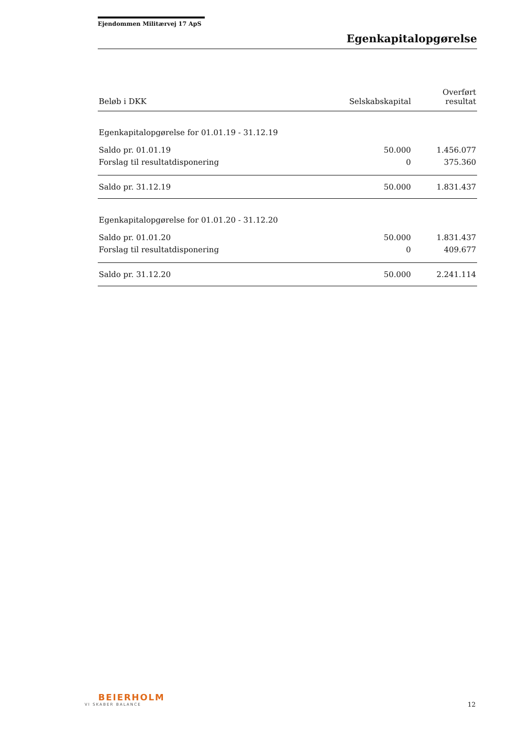Ejendommen Militærvej 17 ApS
Egenkapitalopgørelse
| Beløb i DKK | Selskabskapital | Overført resultat |
| --- | --- | --- |
| Egenkapitalopgørelse for 01.01.19 - 31.12.19 | | |
| Saldo pr. 01.01.19 | 50.000 | 1.456.077 |
| Forslag til resultatdisponering | 0 | 375.360 |
| Saldo pr. 31.12.19 | 50.000 | 1.831.437 |
| Egenkapitalopgørelse for 01.01.20 - 31.12.20 | | |
| Saldo pr. 01.01.20 | 50.000 | 1.831.437 |
| Forslag til resultatdisponering | 0 | 409.677 |
| Saldo pr. 31.12.20 | 50.000 | 2.241.114 |
BEIERHOLM
VI SKABER BALANCE
12